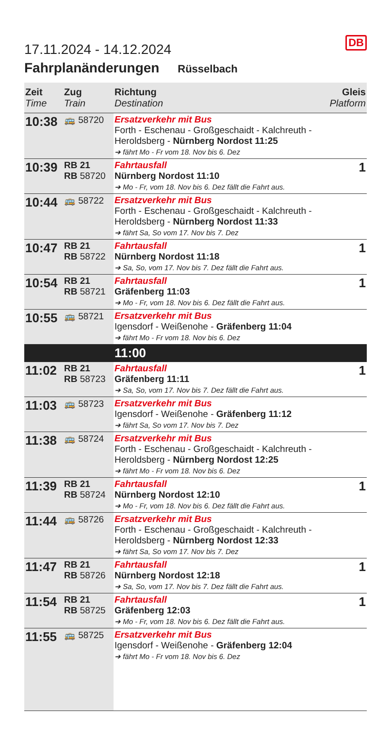DB
17.11.2024 - 14.12.2024
Fahrplanänderungen Rüsselbach
| Zeit Time | Zug Train | Richtung Destination | Gleis Platform |
| --- | --- | --- | --- |
| 10:38 | 🚌 58720 | Ersatzverkehr mit Bus Forth - Eschenau - Großgeschaidt - Kalchreuth - Heroldsberg - Nürnberg Nordost 11:25 ➔ fährt Mo - Fr vom 18. Nov bis 6. Dez | |
| 10:39 | RB 21 RB 58720 | Fahrtausfall Nürnberg Nordost 11:10 ➔ Mo - Fr, vom 18. Nov bis 6. Dez fällt die Fahrt aus. | 1 |
| 10:44 | 🚌 58722 | Ersatzverkehr mit Bus Forth - Eschenau - Großgeschaidt - Kalchreuth - Heroldsberg - Nürnberg Nordost 11:33 ➔ fährt Sa, So vom 17. Nov bis 7. Dez | |
| 10:47 | RB 21 RB 58722 | Fahrtausfall Nürnberg Nordost 11:18 ➔ Sa, So, vom 17. Nov bis 7. Dez fällt die Fahrt aus. | 1 |
| 10:54 | RB 21 RB 58721 | Fahrtausfall Gräfenberg 11:03 ➔ Mo - Fr, vom 18. Nov bis 6. Dez fällt die Fahrt aus. | 1 |
| 10:55 | 🚌 58721 | Ersatzverkehr mit Bus Igensdorf - Weißenohe - Gräfenberg 11:04 ➔ fährt Mo - Fr vom 18. Nov bis 6. Dez | |
| | | 11:00 | |
| 11:02 | RB 21 RB 58723 | Fahrtausfall Gräfenberg 11:11 ➔ Sa, So, vom 17. Nov bis 7. Dez fällt die Fahrt aus. | 1 |
| 11:03 | 🚌 58723 | Ersatzverkehr mit Bus Igensdorf - Weißenohe - Gräfenberg 11:12 ➔ fährt Sa, So vom 17. Nov bis 7. Dez | |
| 11:38 | 🚌 58724 | Ersatzverkehr mit Bus Forth - Eschenau - Großgeschaidt - Kalchreuth - Heroldsberg - Nürnberg Nordost 12:25 ➔ fährt Mo - Fr vom 18. Nov bis 6. Dez | |
| 11:39 | RB 21 RB 58724 | Fahrtausfall Nürnberg Nordost 12:10 ➔ Mo - Fr, vom 18. Nov bis 6. Dez fällt die Fahrt aus. | 1 |
| 11:44 | 🚌 58726 | Ersatzverkehr mit Bus Forth - Eschenau - Großgeschaidt - Kalchreuth - Heroldsberg - Nürnberg Nordost 12:33 ➔ fährt Sa, So vom 17. Nov bis 7. Dez | |
| 11:47 | RB 21 RB 58726 | Fahrtausfall Nürnberg Nordost 12:18 ➔ Sa, So, vom 17. Nov bis 7. Dez fällt die Fahrt aus. | 1 |
| 11:54 | RB 21 RB 58725 | Fahrtausfall Gräfenberg 12:03 ➔ Mo - Fr, vom 18. Nov bis 6. Dez fällt die Fahrt aus. | 1 |
| 11:55 | 🚌 58725 | Ersatzverkehr mit Bus Igensdorf - Weißenohe - Gräfenberg 12:04 ➔ fährt Mo - Fr vom 18. Nov bis 6. Dez | |